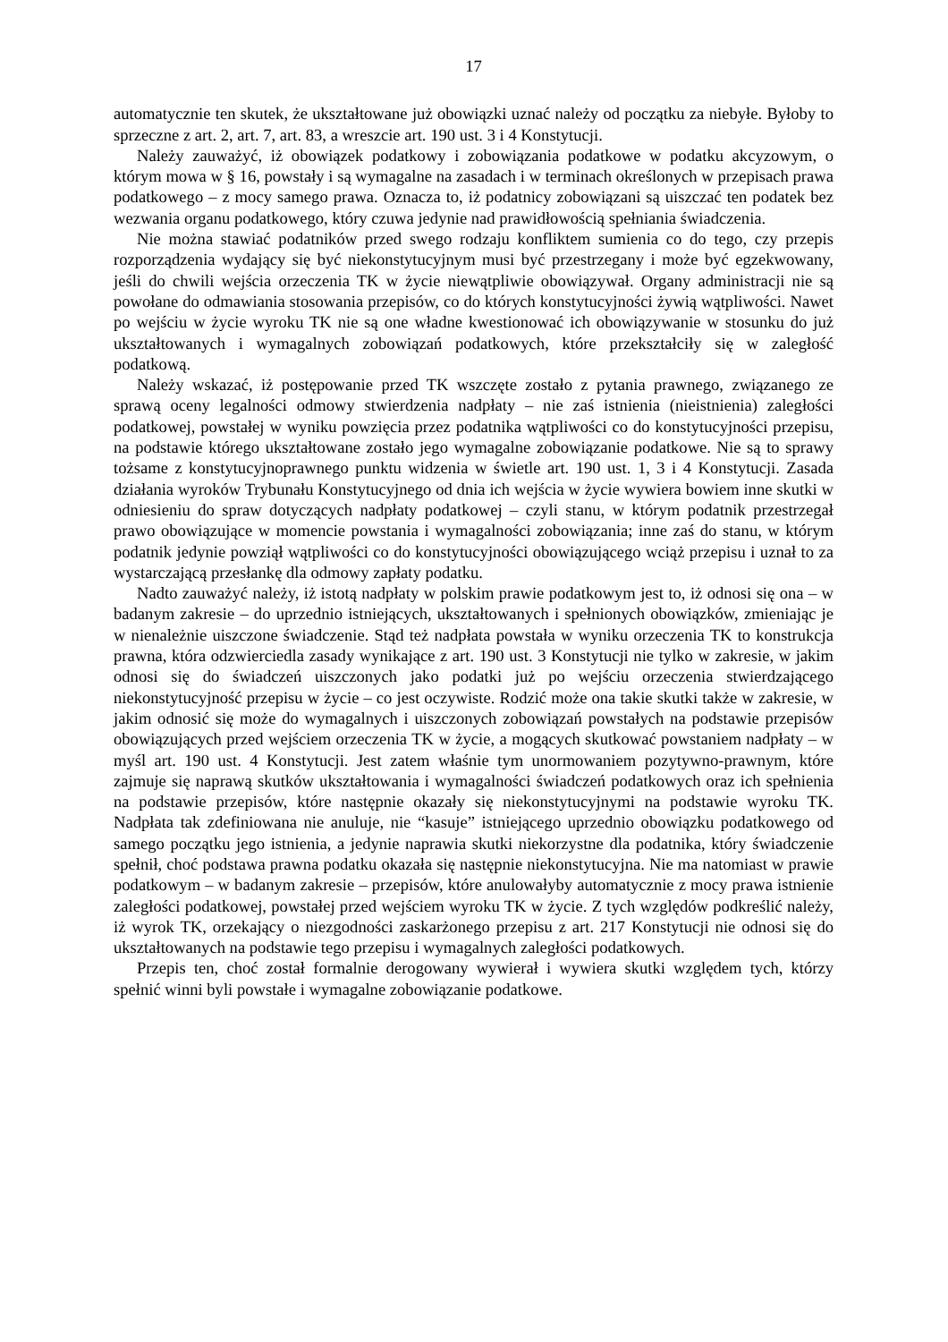17
automatycznie ten skutek, że ukształtowane już obowiązki uznać należy od początku za niebyłe. Byłoby to sprzeczne z art. 2, art. 7, art. 83, a wreszcie art. 190 ust. 3 i 4 Konstytucji.
Należy zauważyć, iż obowiązek podatkowy i zobowiązania podatkowe w podatku akcyzowym, o którym mowa w § 16, powstały i są wymagalne na zasadach i w terminach określonych w przepisach prawa podatkowego – z mocy samego prawa. Oznacza to, iż podatnicy zobowiązani są uiszczać ten podatek bez wezwania organu podatkowego, który czuwa jedynie nad prawidłowością spełniania świadczenia.
Nie można stawiać podatników przed swego rodzaju konfliktem sumienia co do tego, czy przepis rozporządzenia wydający się być niekonstytucyjnym musi być przestrzegany i może być egzekwowany, jeśli do chwili wejścia orzeczenia TK w życie niewątpliwie obowiązywał. Organy administracji nie są powołane do odmawiania stosowania przepisów, co do których konstytucyjności żywią wątpliwości. Nawet po wejściu w życie wyroku TK nie są one władne kwestionować ich obowiązywanie w stosunku do już ukształtowanych i wymagalnych zobowiązań podatkowych, które przekształciły się w zaległość podatkową.
Należy wskazać, iż postępowanie przed TK wszczęte zostało z pytania prawnego, związanego ze sprawą oceny legalności odmowy stwierdzenia nadpłaty – nie zaś istnienia (nieistnienia) zaległości podatkowej, powstałej w wyniku powzięcia przez podatnika wątpliwości co do konstytucyjności przepisu, na podstawie którego ukształtowane zostało jego wymagalne zobowiązanie podatkowe. Nie są to sprawy tożsame z konstytucyjnoprawnego punktu widzenia w świetle art. 190 ust. 1, 3 i 4 Konstytucji. Zasada działania wyroków Trybunału Konstytucyjnego od dnia ich wejścia w życie wywiera bowiem inne skutki w odniesieniu do spraw dotyczących nadpłaty podatkowej – czyli stanu, w którym podatnik przestrzegał prawo obowiązujące w momencie powstania i wymagalności zobowiązania; inne zaś do stanu, w którym podatnik jedynie powziął wątpliwości co do konstytucyjności obowiązującego wciąż przepisu i uznał to za wystarczającą przesłankę dla odmowy zapłaty podatku.
Nadto zauważyć należy, iż istotą nadpłaty w polskim prawie podatkowym jest to, iż odnosi się ona – w badanym zakresie – do uprzednio istniejących, ukształtowanych i spełnionych obowiązków, zmieniając je w nienależnie uiszczone świadczenie. Stąd też nadpłata powstała w wyniku orzeczenia TK to konstrukcja prawna, która odzwierciedla zasady wynikające z art. 190 ust. 3 Konstytucji nie tylko w zakresie, w jakim odnosi się do świadczeń uiszczonych jako podatki już po wejściu orzeczenia stwierdzającego niekonstytucyjność przepisu w życie – co jest oczywiste. Rodzić może ona takie skutki także w zakresie, w jakim odnosić się może do wymagalnych i uiszczonych zobowiązań powstałych na podstawie przepisów obowiązujących przed wejściem orzeczenia TK w życie, a mogących skutkować powstaniem nadpłaty – w myśl art. 190 ust. 4 Konstytucji. Jest zatem właśnie tym unormowaniem pozytywno-prawnym, które zajmuje się naprawą skutków ukształtowania i wymagalności świadczeń podatkowych oraz ich spełnienia na podstawie przepisów, które następnie okazały się niekonstytucyjnymi na podstawie wyroku TK. Nadpłata tak zdefiniowana nie anuluje, nie “kasuje” istniejącego uprzednio obowiązku podatkowego od samego początku jego istnienia, a jedynie naprawia skutki niekorzystne dla podatnika, który świadczenie spełnił, choć podstawa prawna podatku okazała się następnie niekonstytucyjna. Nie ma natomiast w prawie podatkowym – w badanym zakresie – przepisów, które anulowałyby automatycznie z mocy prawa istnienie zaległości podatkowej, powstałej przed wejściem wyroku TK w życie. Z tych względów podkreślić należy, iż wyrok TK, orzekający o niezgodności zaskarżonego przepisu z art. 217 Konstytucji nie odnosi się do ukształtowanych na podstawie tego przepisu i wymagalnych zaległości podatkowych.
Przepis ten, choć został formalnie derogowany wywierał i wywiera skutki względem tych, którzy spełnić winni byli powstałe i wymagalne zobowiązanie podatkowe.